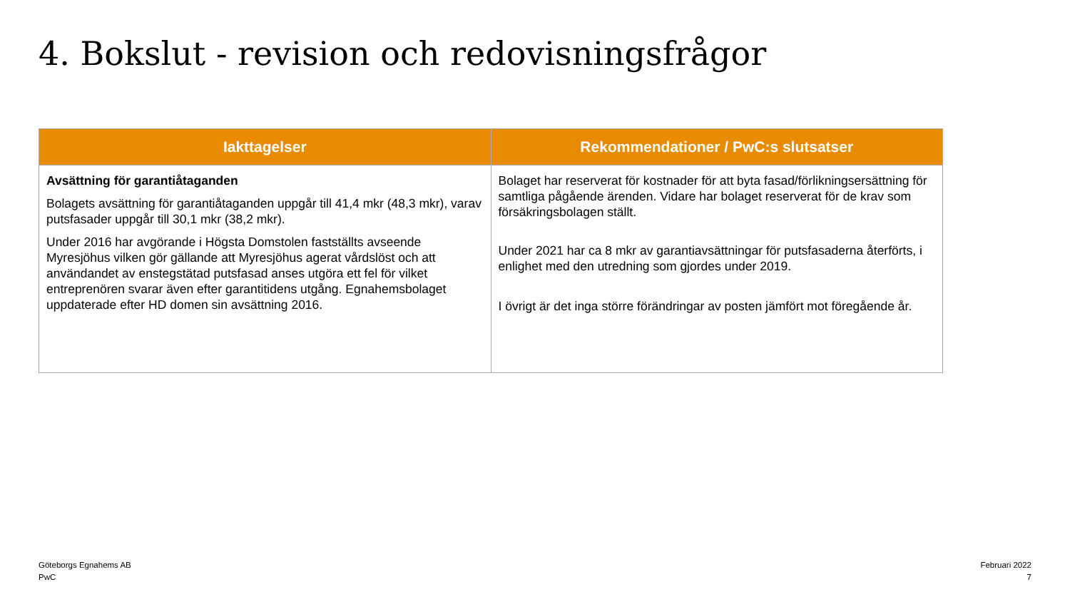4. Bokslut - revision och redovisningsfrågor
| Iakttagelser | Rekommendationer / PwC:s slutsatser |
| --- | --- |
| Avsättning för garantiåtaganden Bolagets avsättning för garantiåtaganden uppgår till 41,4 mkr (48,3 mkr), varav putsfasader uppgår till 30,1 mkr (38,2 mkr). Under 2016 har avgörande i Högsta Domstolen fastställts avseende Myresjöhus vilken gör gällande att Myresjöhus agerat vårdslöst och att användandet av enstegstätad putsfasad anses utgöra ett fel för vilket entreprenören svarar även efter garantitidens utgång. Egnahemsbolaget uppdaterade efter HD domen sin avsättning 2016. | Bolaget har reserverat för kostnader för att byta fasad/förlikningsersättning för samtliga pågående ärenden. Vidare har bolaget reserverat för de krav som försäkringsbolagen ställt. Under 2021 har ca 8 mkr av garantiavsättningar för putsfasaderna återförts, i enlighet med den utredning som gjordes under 2019. I övrigt är det inga större förändringar av posten jämfört mot föregående år. |
Göteborgs Egnahems AB
PwC
Februari 2022
7